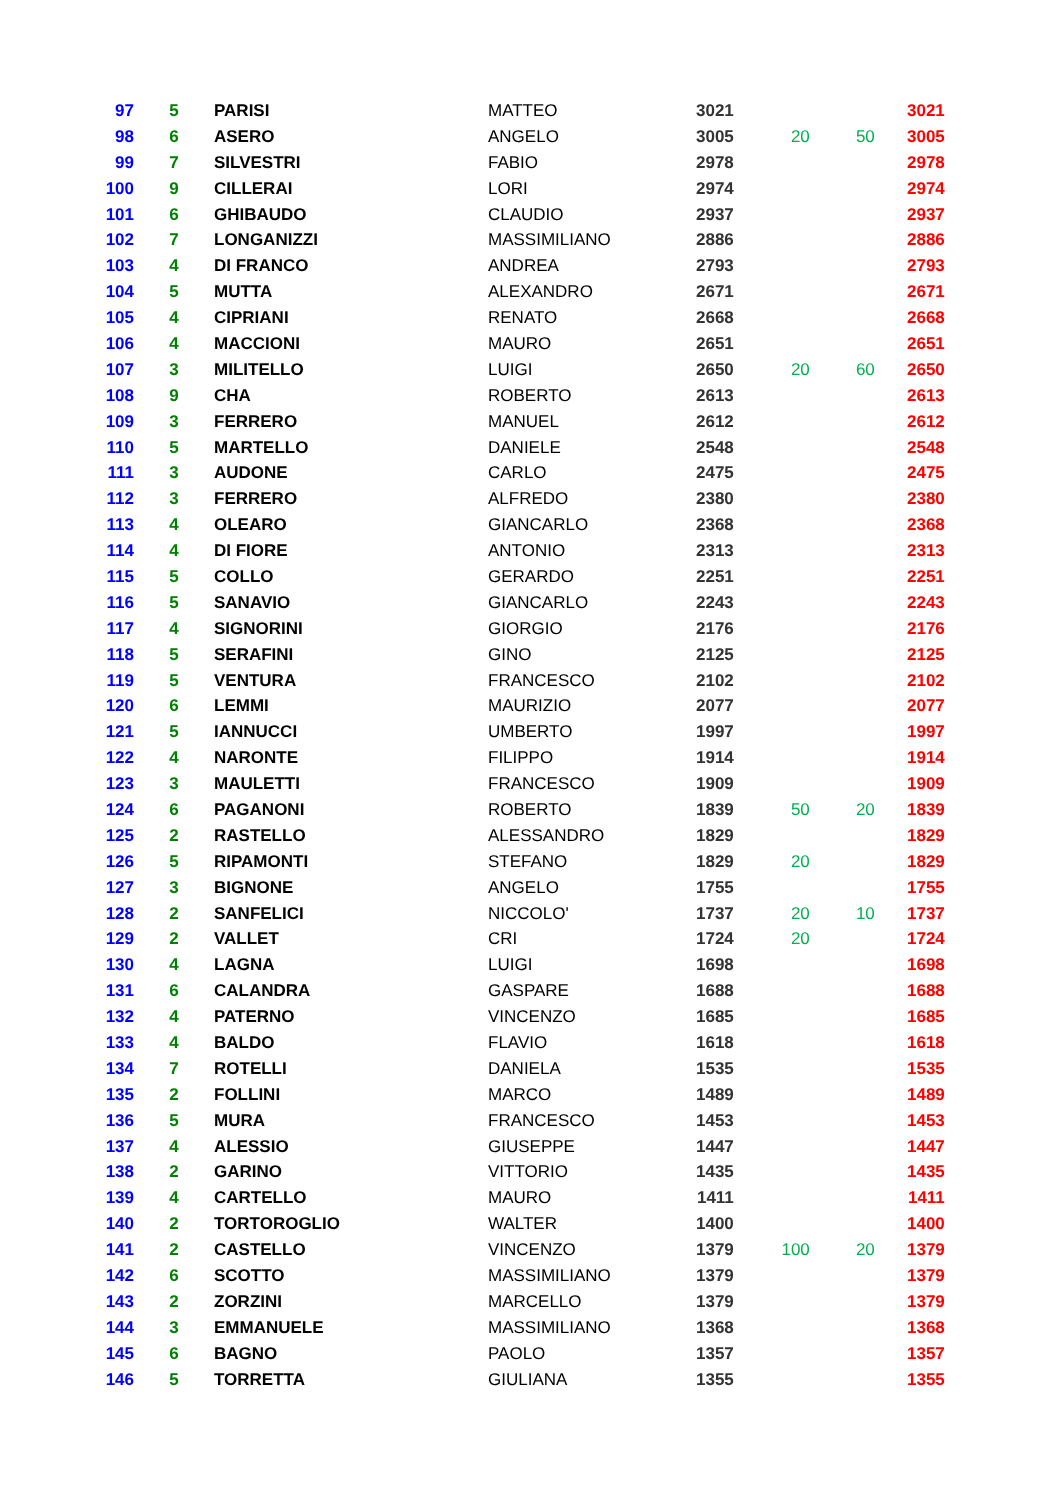| 97 | 5 | PARISI | MATTEO | 3021 | | | 3021 |
| 98 | 6 | ASERO | ANGELO | 3005 | 20 | 50 | 3005 |
| 99 | 7 | SILVESTRI | FABIO | 2978 | | | 2978 |
| 100 | 9 | CILLERAI | LORI | 2974 | | | 2974 |
| 101 | 6 | GHIBAUDO | CLAUDIO | 2937 | | | 2937 |
| 102 | 7 | LONGANIZZI | MASSIMILIANO | 2886 | | | 2886 |
| 103 | 4 | DI FRANCO | ANDREA | 2793 | | | 2793 |
| 104 | 5 | MUTTA | ALEXANDRO | 2671 | | | 2671 |
| 105 | 4 | CIPRIANI | RENATO | 2668 | | | 2668 |
| 106 | 4 | MACCIONI | MAURO | 2651 | | | 2651 |
| 107 | 3 | MILITELLO | LUIGI | 2650 | 20 | 60 | 2650 |
| 108 | 9 | CHA | ROBERTO | 2613 | | | 2613 |
| 109 | 3 | FERRERO | MANUEL | 2612 | | | 2612 |
| 110 | 5 | MARTELLO | DANIELE | 2548 | | | 2548 |
| 111 | 3 | AUDONE | CARLO | 2475 | | | 2475 |
| 112 | 3 | FERRERO | ALFREDO | 2380 | | | 2380 |
| 113 | 4 | OLEARO | GIANCARLO | 2368 | | | 2368 |
| 114 | 4 | DI FIORE | ANTONIO | 2313 | | | 2313 |
| 115 | 5 | COLLO | GERARDO | 2251 | | | 2251 |
| 116 | 5 | SANAVIO | GIANCARLO | 2243 | | | 2243 |
| 117 | 4 | SIGNORINI | GIORGIO | 2176 | | | 2176 |
| 118 | 5 | SERAFINI | GINO | 2125 | | | 2125 |
| 119 | 5 | VENTURA | FRANCESCO | 2102 | | | 2102 |
| 120 | 6 | LEMMI | MAURIZIO | 2077 | | | 2077 |
| 121 | 5 | IANNUCCI | UMBERTO | 1997 | | | 1997 |
| 122 | 4 | NARONTE | FILIPPO | 1914 | | | 1914 |
| 123 | 3 | MAULETTI | FRANCESCO | 1909 | | | 1909 |
| 124 | 6 | PAGANONI | ROBERTO | 1839 | 50 | 20 | 1839 |
| 125 | 2 | RASTELLO | ALESSANDRO | 1829 | | | 1829 |
| 126 | 5 | RIPAMONTI | STEFANO | 1829 | 20 | | 1829 |
| 127 | 3 | BIGNONE | ANGELO | 1755 | | | 1755 |
| 128 | 2 | SANFELICI | NICCOLO' | 1737 | 20 | 10 | 1737 |
| 129 | 2 | VALLET | CRI | 1724 | 20 | | 1724 |
| 130 | 4 | LAGNA | LUIGI | 1698 | | | 1698 |
| 131 | 6 | CALANDRA | GASPARE | 1688 | | | 1688 |
| 132 | 4 | PATERNO | VINCENZO | 1685 | | | 1685 |
| 133 | 4 | BALDO | FLAVIO | 1618 | | | 1618 |
| 134 | 7 | ROTELLI | DANIELA | 1535 | | | 1535 |
| 135 | 2 | FOLLINI | MARCO | 1489 | | | 1489 |
| 136 | 5 | MURA | FRANCESCO | 1453 | | | 1453 |
| 137 | 4 | ALESSIO | GIUSEPPE | 1447 | | | 1447 |
| 138 | 2 | GARINO | VITTORIO | 1435 | | | 1435 |
| 139 | 4 | CARTELLO | MAURO | 1411 | | | 1411 |
| 140 | 2 | TORTOROGLIO | WALTER | 1400 | | | 1400 |
| 141 | 2 | CASTELLO | VINCENZO | 1379 | 100 | 20 | 1379 |
| 142 | 6 | SCOTTO | MASSIMILIANO | 1379 | | | 1379 |
| 143 | 2 | ZORZINI | MARCELLO | 1379 | | | 1379 |
| 144 | 3 | EMMANUELE | MASSIMILIANO | 1368 | | | 1368 |
| 145 | 6 | BAGNO | PAOLO | 1357 | | | 1357 |
| 146 | 5 | TORRETTA | GIULIANA | 1355 | | | 1355 |